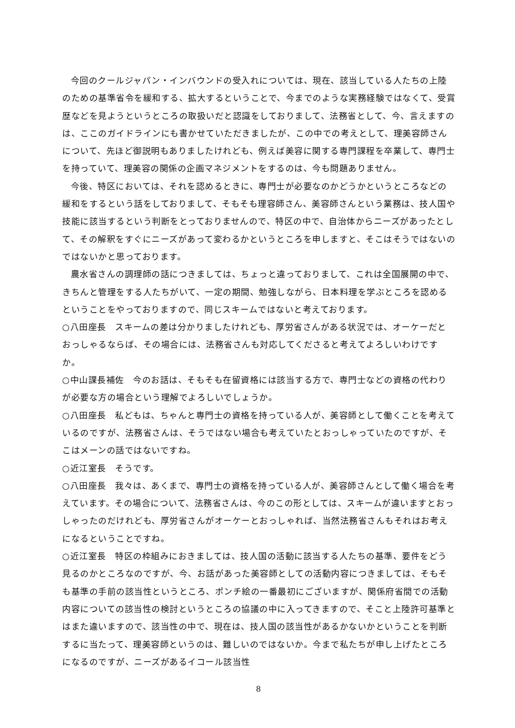今回のクールジャパン・インバウンドの受入れについては、現在、該当している人たちの上陸のための基準省令を緩和する、拡大するということで、今までのような実務経験ではなくて、受賞歴などを見ようというところの取扱いだと認識をしておりまして、法務省として、今、言えますのは、ここのガイドラインにも書かせていただきましたが、この中での考えとして、理美容師さんについて、先ほど御説明もありましたけれども、例えば美容に関する専門課程を卒業して、専門士を持っていて、理美容の関係の企画マネジメントをするのは、今も問題ありません。
今後、特区においては、それを認めるときに、専門士が必要なのかどうかというところなどの緩和をするという話をしておりまして、そもそも理容師さん、美容師さんという業務は、技人国や技能に該当するという判断をとっておりませんので、特区の中で、自治体からニーズがあったとして、その解釈をすぐにニーズがあって変わるかというところを申しますと、そこはそうではないのではないかと思っております。
農水省さんの調理師の話につきましては、ちょっと違っておりまして、これは全国展開の中で、きちんと管理をする人たちがいて、一定の期間、勉強しながら、日本料理を学ぶところを認めるということをやっておりますので、同じスキームではないと考えております。
○八田座長　スキームの差は分かりましたけれども、厚労省さんがある状況では、オーケーだとおっしゃるならば、その場合には、法務省さんも対応してくださると考えてよろしいわけですか。
○中山課長補佐　今のお話は、そもそも在留資格には該当する方で、専門士などの資格の代わりが必要な方の場合という理解でよろしいでしょうか。
○八田座長　私どもは、ちゃんと専門士の資格を持っている人が、美容師として働くことを考えているのですが、法務省さんは、そうではない場合も考えていたとおっしゃっていたのですが、そこはメーンの話ではないですね。
○近江室長　そうです。
○八田座長　我々は、あくまで、専門士の資格を持っている人が、美容師さんとして働く場合を考えています。その場合について、法務省さんは、今のこの形としては、スキームが違いますとおっしゃったのだけれども、厚労省さんがオーケーとおっしゃれば、当然法務省さんもそれはお考えになるということですね。
○近江室長　特区の枠組みにおきましては、技人国の活動に該当する人たちの基準、要件をどう見るのかところなのですが、今、お話があった美容師としての活動内容につきましては、そもそも基準の手前の該当性というところ、ポンチ絵の一番最初にございますが、関係府省間での活動内容についての該当性の検討というところの協議の中に入ってきますので、そこと上陸許可基準とはまた違いますので、該当性の中で、現在は、技人国の該当性があるかないかということを判断するに当たって、理美容師というのは、難しいのではないか。今まで私たちが申し上げたところになるのですが、ニーズがあるイコール該当性
8